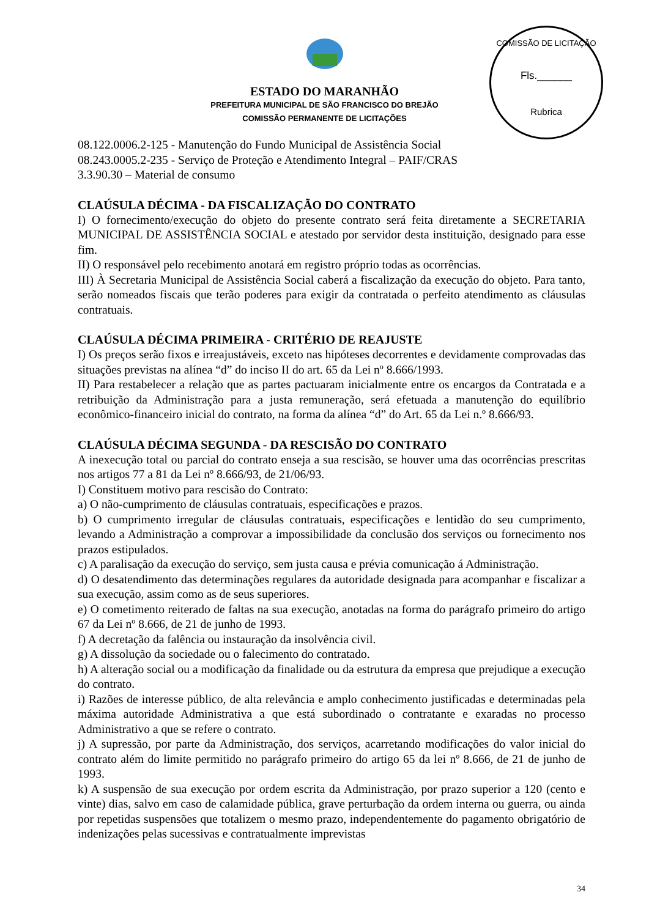COMISSÃO DE LICITAÇÃO
Fls.______
Rubrica
ESTADO DO MARANHÃO
PREFEITURA MUNICIPAL DE SÃO FRANCISCO DO BREJÃO
COMISSÃO PERMANENTE DE LICITAÇÕES
08.122.0006.2-125 - Manutenção do Fundo Municipal de Assistência Social
08.243.0005.2-235 - Serviço de Proteção e Atendimento Integral – PAIF/CRAS
3.3.90.30 – Material de consumo
CLAÚSULA DÉCIMA - DA FISCALIZAÇÃO DO CONTRATO
I) O fornecimento/execução do objeto do presente contrato será feita diretamente a SECRETARIA MUNICIPAL DE ASSISTÊNCIA SOCIAL e atestado por servidor desta instituição, designado para esse fim.
II) O responsável pelo recebimento anotará em registro próprio todas as ocorrências.
III) À Secretaria Municipal de Assistência Social caberá a fiscalização da execução do objeto. Para tanto, serão nomeados fiscais que terão poderes para exigir da contratada o perfeito atendimento as cláusulas contratuais.
CLAÚSULA DÉCIMA PRIMEIRA - CRITÉRIO DE REAJUSTE
I) Os preços serão fixos e irreajustáveis, exceto nas hipóteses decorrentes e devidamente comprovadas das situações previstas na alínea “d” do inciso II do art. 65 da Lei nº 8.666/1993.
II) Para restabelecer a relação que as partes pactuaram inicialmente entre os encargos da Contratada e a retribuição da Administração para a justa remuneração, será efetuada a manutenção do equilíbrio econômico-financeiro inicial do contrato, na forma da alínea “d” do Art. 65 da Lei n.º 8.666/93.
CLAÚSULA DÉCIMA SEGUNDA - DA RESCISÃO DO CONTRATO
A inexecução total ou parcial do contrato enseja a sua rescisão, se houver uma das ocorrências prescritas nos artigos 77 a 81 da Lei nº 8.666/93, de 21/06/93.
I) Constituem motivo para rescisão do Contrato:
a) O não-cumprimento de cláusulas contratuais, especificações e prazos.
b) O cumprimento irregular de cláusulas contratuais, especificações e lentidão do seu cumprimento, levando a Administração a comprovar a impossibilidade da conclusão dos serviços ou fornecimento nos prazos estipulados.
c) A paralisação da execução do serviço, sem justa causa e prévia comunicação á Administração.
d) O desatendimento das determinações regulares da autoridade designada para acompanhar e fiscalizar a sua execução, assim como as de seus superiores.
e) O cometimento reiterado de faltas na sua execução, anotadas na forma do parágrafo primeiro do artigo 67 da Lei nº 8.666, de 21 de junho de 1993.
f) A decretação da falência ou instauração da insolvência civil.
g) A dissolução da sociedade ou o falecimento do contratado.
h) A alteração social ou a modificação da finalidade ou da estrutura da empresa que prejudique a execução do contrato.
i) Razões de interesse público, de alta relevância e amplo conhecimento justificadas e determinadas pela máxima autoridade Administrativa a que está subordinado o contratante e exaradas no processo Administrativo a que se refere o contrato.
j) A supressão, por parte da Administração, dos serviços, acarretando modificações do valor inicial do contrato além do limite permitido no parágrafo primeiro do artigo 65 da lei nº 8.666, de 21 de junho de 1993.
k) A suspensão de sua execução por ordem escrita da Administração, por prazo superior a 120 (cento e vinte) dias, salvo em caso de calamidade pública, grave perturbação da ordem interna ou guerra, ou ainda por repetidas suspensões que totalizem o mesmo prazo, independentemente do pagamento obrigatório de indenizações pelas sucessivas e contratualmente imprevistas
34